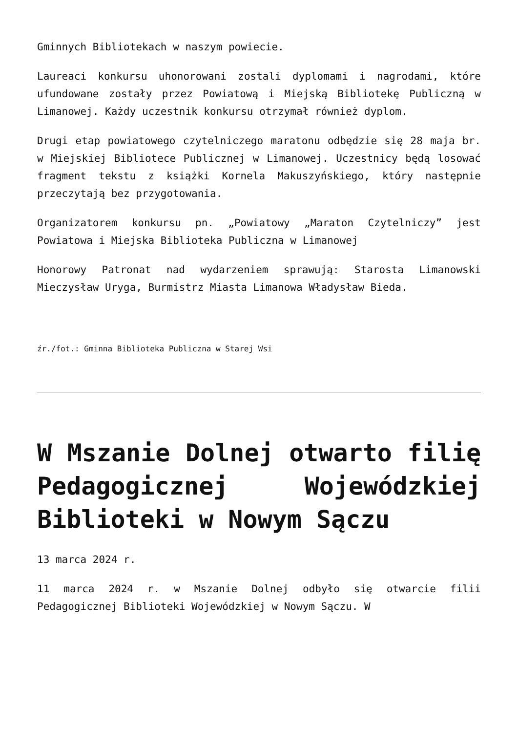Gminnych Bibliotekach w naszym powiecie.
Laureaci konkursu uhonorowani zostali dyplomami i nagrodami, które ufundowane zostały przez Powiatową i Miejską Bibliotekę Publiczną w Limanowej. Każdy uczestnik konkursu otrzymał również dyplom.
Drugi etap powiatowego czytelniczego maratonu odbędzie się 28 maja br. w Miejskiej Bibliotece Publicznej w Limanowej. Uczestnicy będą losować fragment tekstu z książki Kornela Makuszyńskiego, który następnie przeczytają bez przygotowania.
Organizatorem konkursu pn. „Powiatowy „Maraton Czytelniczy” jest Powiatowa i Miejska Biblioteka Publiczna w Limanowej
Honorowy Patronat nad wydarzeniem sprawują: Starosta Limanowski Mieczysław Uryga, Burmistrz Miasta Limanowa Władysław Bieda.
źr./fot.: Gminna Biblioteka Publiczna w Starej Wsi
W Mszanie Dolnej otwarto filię Pedagogicznej Wojewódzkiej Biblioteki w Nowym Sączu
13 marca 2024 r.
11 marca 2024 r. w Mszanie Dolnej odbyło się otwarcie filii Pedagogicznej Biblioteki Wojewódzkiej w Nowym Sączu. W